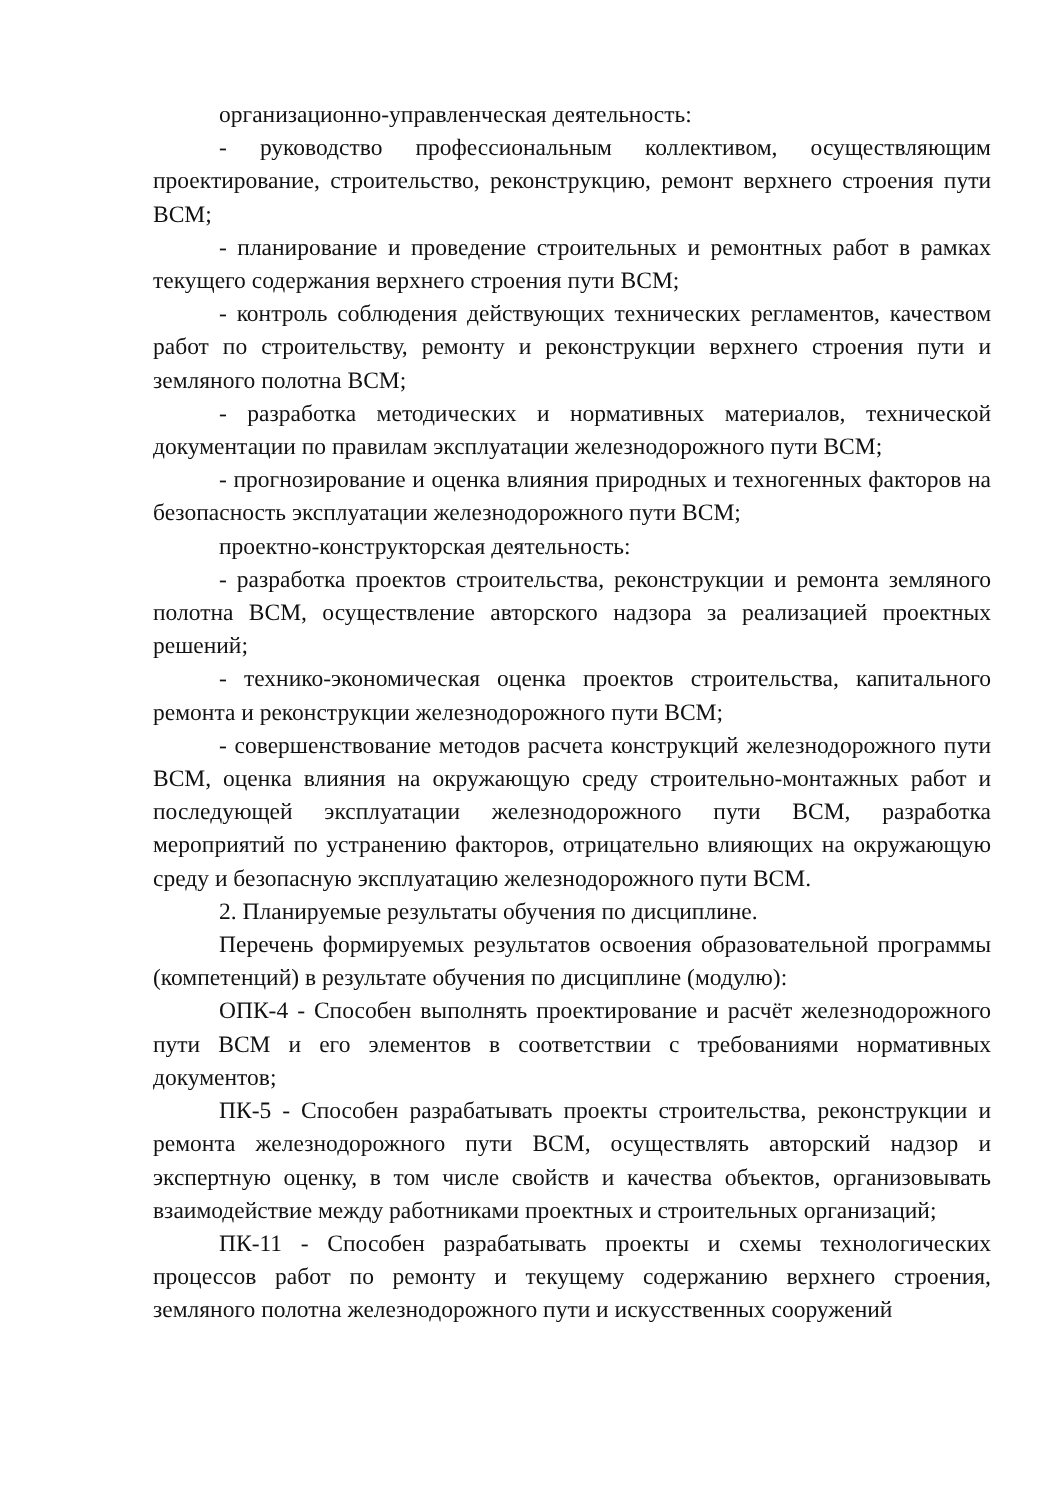организационно-управленческая деятельность:
- руководство профессиональным коллективом, осуществляющим проектирование, строительство, реконструкцию, ремонт верхнего строения пути ВСМ;
- планирование и проведение строительных и ремонтных работ в рамках текущего содержания верхнего строения пути ВСМ;
- контроль соблюдения действующих технических регламентов, качеством работ по строительству, ремонту и реконструкции верхнего строения пути и земляного полотна ВСМ;
- разработка методических и нормативных материалов, технической документации по правилам эксплуатации железнодорожного пути ВСМ;
- прогнозирование и оценка влияния природных и техногенных факторов на безопасность эксплуатации железнодорожного пути ВСМ;
проектно-конструкторская деятельность:
- разработка проектов строительства, реконструкции и ремонта земляного полотна ВСМ, осуществление авторского надзора за реализацией проектных решений;
- технико-экономическая оценка проектов строительства, капитального ремонта и реконструкции железнодорожного пути ВСМ;
- совершенствование методов расчета конструкций железнодорожного пути ВСМ, оценка влияния на окружающую среду строительно-монтажных работ и последующей эксплуатации железнодорожного пути ВСМ, разработка мероприятий по устранению факторов, отрицательно влияющих на окружающую среду и безопасную эксплуатацию железнодорожного пути ВСМ.
2. Планируемые результаты обучения по дисциплине.
Перечень формируемых результатов освоения образовательной программы (компетенций) в результате обучения по дисциплине (модулю):
ОПК-4 - Способен выполнять проектирование и расчёт железнодорожного пути ВСМ и его элементов в соответствии с требованиями нормативных документов;
ПК-5 - Способен разрабатывать проекты строительства, реконструкции и ремонта железнодорожного пути ВСМ, осуществлять авторский надзор и экспертную оценку, в том числе свойств и качества объектов, организовывать взаимодействие между работниками проектных и строительных организаций;
ПК-11 - Способен разрабатывать проекты и схемы технологических процессов работ по ремонту и текущему содержанию верхнего строения, земляного полотна железнодорожного пути и искусственных сооружений